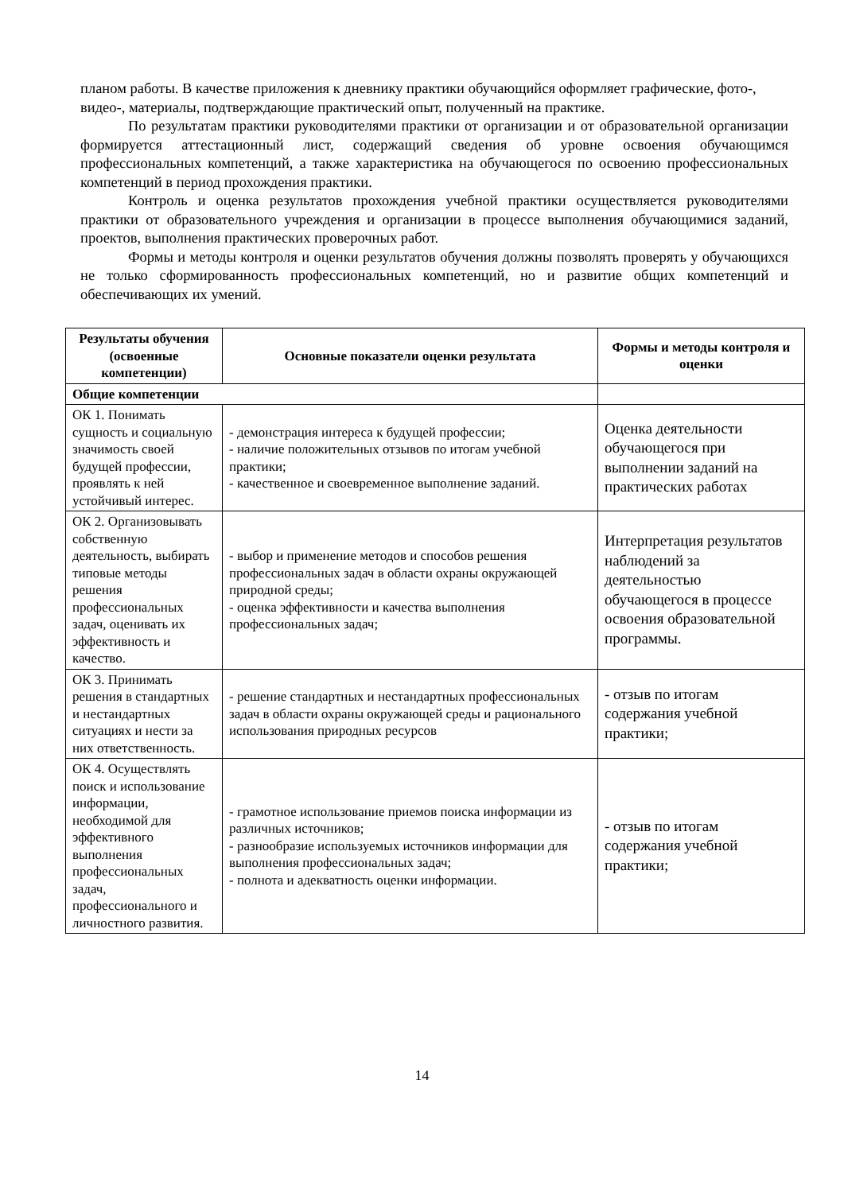планом работы. В качестве приложения к дневнику практики обучающийся оформляет графические, фото-, видео-, материалы, подтверждающие практический опыт, полученный на практике.
По результатам практики руководителями практики от организации и от образовательной организации формируется аттестационный лист, содержащий сведения об уровне освоения обучающимся профессиональных компетенций, а также характеристика на обучающегося по освоению профессиональных компетенций в период прохождения практики.
Контроль и оценка результатов прохождения учебной практики осуществляется руководителями практики от образовательного учреждения и организации в процессе выполнения обучающимися заданий, проектов, выполнения практических проверочных работ.
Формы и методы контроля и оценки результатов обучения должны позволять проверять у обучающихся не только сформированность профессиональных компетенций, но и развитие общих компетенций и обеспечивающих их умений.
| Результаты обучения (освоенные компетенции) | Основные показатели оценки результата | Формы и методы контроля и оценки |
| --- | --- | --- |
| Общие компетенции | | |
| ОК 1. Понимать сущность и социальную значимость своей будущей профессии, проявлять к ней устойчивый интерес. | - демонстрация интереса к будущей профессии; - наличие положительных отзывов по итогам учебной практики; - качественное и своевременное выполнение заданий. | Оценка деятельности обучающегося при выполнении заданий на практических работах |
| ОК 2. Организовывать собственную деятельность, выбирать типовые методы решения профессиональных задач, оценивать их эффективность и качество. | - выбор и применение методов и способов решения профессиональных задач в области охраны окружающей природной среды; - оценка эффективности и качества выполнения профессиональных задач; | Интерпретация результатов наблюдений за деятельностью обучающегося в процессе освоения образовательной программы. |
| ОК 3. Принимать решения в стандартных и нестандартных ситуациях и нести за них ответственность. | - решение стандартных и нестандартных профессиональных задач в области охраны окружающей среды и рационального использования природных ресурсов | - отзыв по итогам содержания учебной практики; |
| ОК 4. Осуществлять поиск и использование информации, необходимой для эффективного выполнения профессиональных задач, профессионального и личностного развития. | - грамотное использование приемов поиска информации из различных источников; - разнообразие используемых источников информации для выполнения профессиональных задач; - полнота и адекватность оценки информации. | - отзыв по итогам содержания учебной практики; |
14